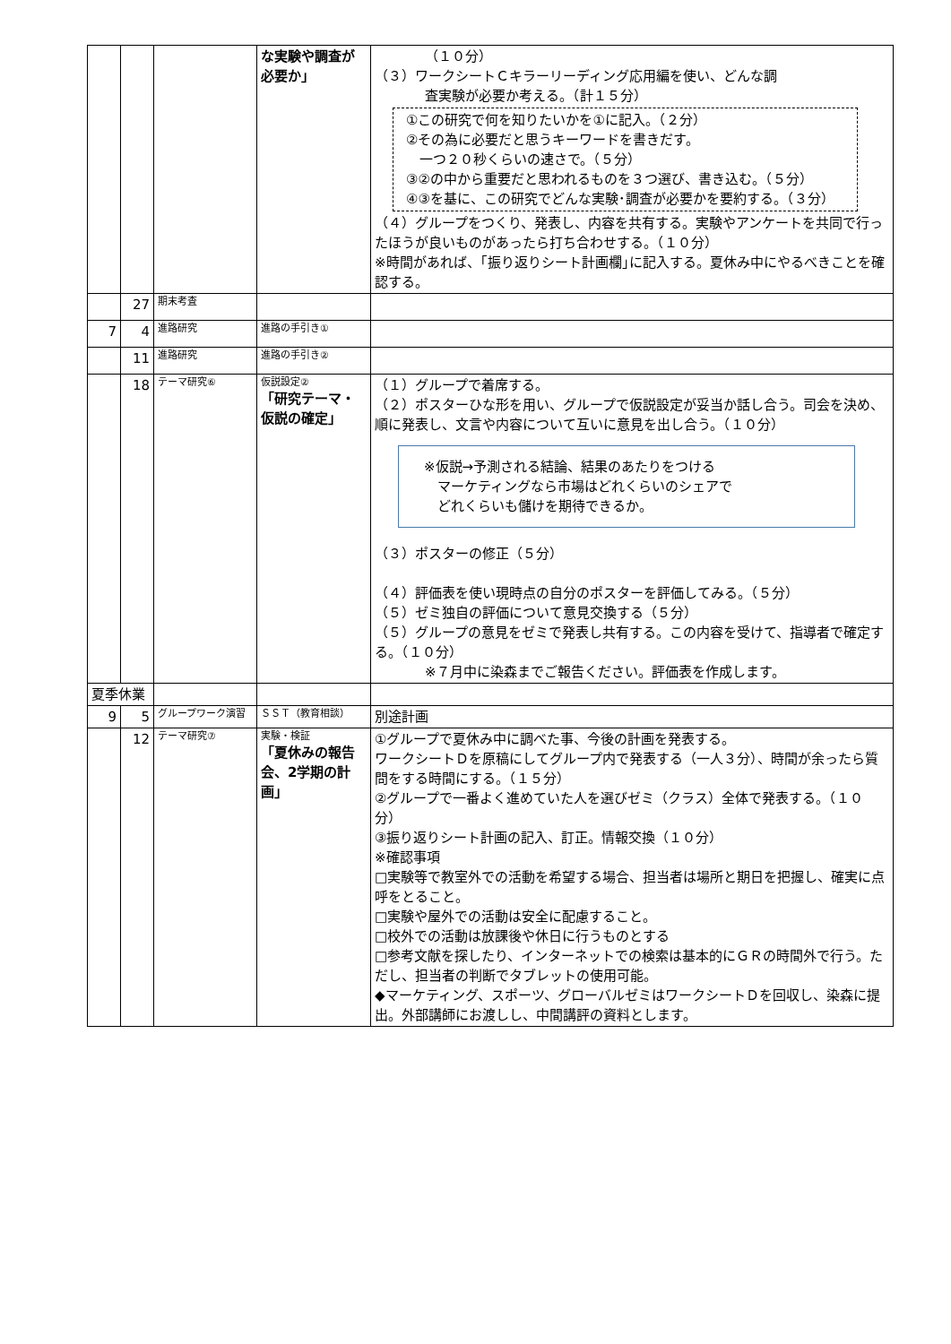| | | | な実験や調査が必要か」 | （１０分） （３）ワークシートＣキラーリーディング応用編を使い、どんな調 査実験が必要か考える。（計１５分） ①この研究で何を知りたいかを①に記入。（２分） ②その為に必要だと思うキーワードを書きだす。 一つ２０秒くらいの速さで。（５分） ③②の中から重要だと思われるものを３つ選び、書き込む。（５分） ④③を基に、この研究でどんな実験･調査が必要かを要約する。（３分） （４）グループをつくり、発表し、内容を共有する。実験やアンケートを共同で行ったほうが良いものがあったら打ち合わせする。（１０分） ※時間があれば、｢振り返りシート計画欄｣に記入する。夏休み中にやるべきことを確認する。 |
| | 27 | 期末考査 | | |
| 7 | 4 | 進路研究 | 進路の手引き① | |
| | 11 | 進路研究 | 進路の手引き② | |
| | 18 | テーマ研究⑥ | 仮説設定② 「研究テーマ・仮説の確定」 | （１）グループで着席する。 （２）ポスターひな形を用い、グループで仮説設定が妥当か話し合う。司会を決め、順に発表し、文言や内容について互いに意見を出し合う。（１０分） ※仮説→予測される結論、結果のあたりをつける マーケティングなら市場はどれくらいのシェアで どれくらいも儲けを期待できるか。 （３）ポスターの修正（５分） （４）評価表を使い現時点の自分のポスターを評価してみる。（５分） （５）ゼミ独自の評価について意見交換する（５分） （５）グループの意見をゼミで発表し共有する。この内容を受けて、指導者で確定する。（１０分） ※７月中に染森までご報告ください。評価表を作成します。 |
| 夏季休業 | | | | |
| 9 | 5 | グループワーク演習 | ＳＳＴ（教育相談） | 別途計画 |
| | 12 | テーマ研究⑦ | 実験・検証 「夏休みの報告会、2学期の計画」 | ①グループで夏休み中に調べた事、今後の計画を発表する。 ワークシートＤを原稿にしてグループ内で発表する（一人３分）、時間が余ったら質問をする時間にする。（１５分） ②グループで一番よく進めていた人を選びゼミ（クラス）全体で発表する。（１０分） ③振り返りシート計画の記入、訂正。情報交換（１０分） ※確認事項 □実験等で教室外での活動を希望する場合、担当者は場所と期日を把握し、確実に点呼をとること。 □実験や屋外での活動は安全に配慮すること。 □校外での活動は放課後や休日に行うものとする □参考文献を探したり、インターネットでの検索は基本的にＧＲの時間外で行う。ただし、担当者の判断でタブレットの使用可能。 ◆マーケティング、スポーツ、グローバルゼミはワークシートＤを回収し、染森に提出。外部講師にお渡しし、中間講評の資料とします。 |